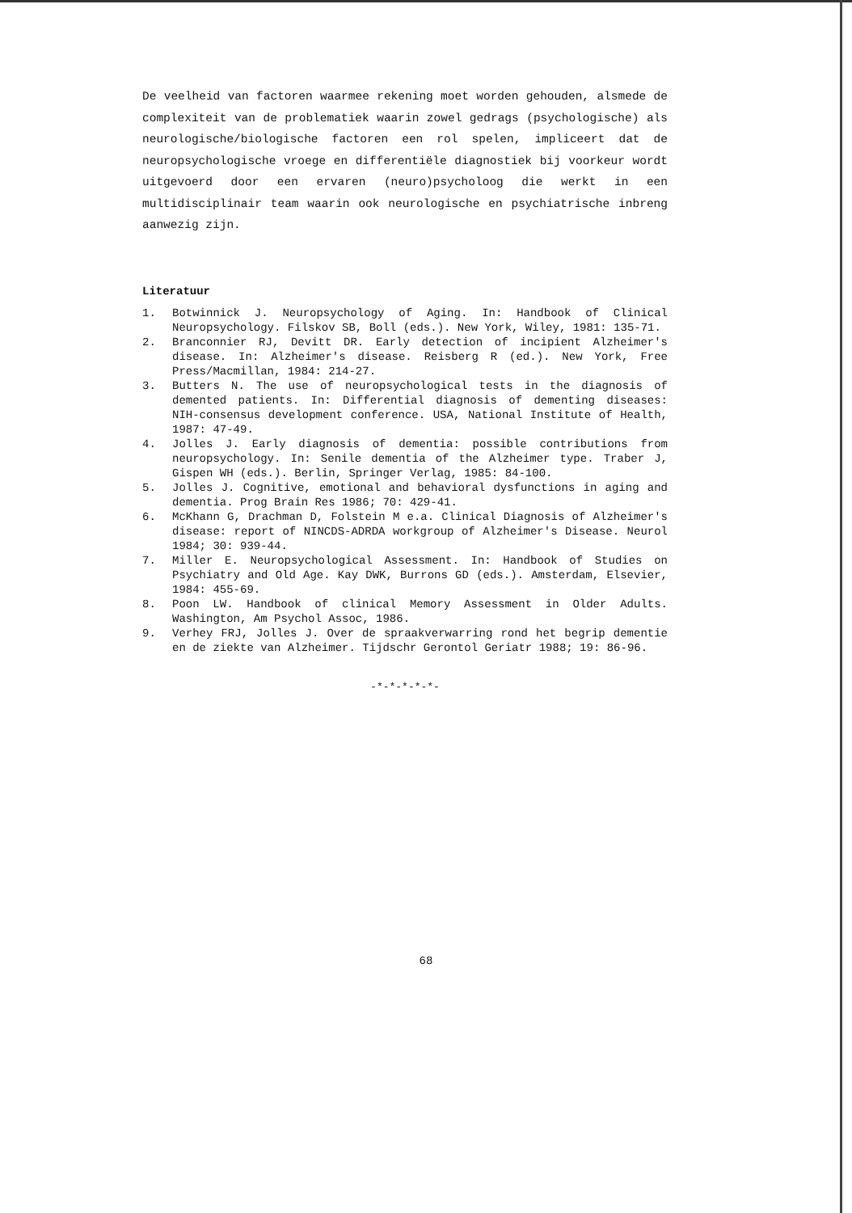De veelheid van factoren waarmee rekening moet worden gehouden, alsmede de complexiteit van de problematiek waarin zowel gedrags (psychologische) als neurologische/biologische factoren een rol spelen, impliceert dat de neuropsychologische vroege en differentiële diagnostiek bij voorkeur wordt uitgevoerd door een ervaren (neuro)psycholoog die werkt in een multidisciplinair team waarin ook neurologische en psychiatrische inbreng aanwezig zijn.
Literatuur
1. Botwinnick J. Neuropsychology of Aging. In: Handbook of Clinical Neuropsychology. Filskov SB, Boll (eds.). New York, Wiley, 1981: 135-71.
2. Branconnier RJ, Devitt DR. Early detection of incipient Alzheimer's disease. In: Alzheimer's disease. Reisberg R (ed.). New York, Free Press/Macmillan, 1984: 214-27.
3. Butters N. The use of neuropsychological tests in the diagnosis of demented patients. In: Differential diagnosis of dementing diseases: NIH-consensus development conference. USA, National Institute of Health, 1987: 47-49.
4. Jolles J. Early diagnosis of dementia: possible contributions from neuropsychology. In: Senile dementia of the Alzheimer type. Traber J, Gispen WH (eds.). Berlin, Springer Verlag, 1985: 84-100.
5. Jolles J. Cognitive, emotional and behavioral dysfunctions in aging and dementia. Prog Brain Res 1986; 70: 429-41.
6. McKhann G, Drachman D, Folstein M e.a. Clinical Diagnosis of Alzheimer's disease: report of NINCDS-ADRDA workgroup of Alzheimer's Disease. Neurol 1984; 30: 939-44.
7. Miller E. Neuropsychological Assessment. In: Handbook of Studies on Psychiatry and Old Age. Kay DWK, Burrons GD (eds.). Amsterdam, Elsevier, 1984: 455-69.
8. Poon LW. Handbook of clinical Memory Assessment in Older Adults. Washington, Am Psychol Assoc, 1986.
9. Verhey FRJ, Jolles J. Over de spraakverwarring rond het begrip dementie en de ziekte van Alzheimer. Tijdschr Gerontol Geriatr 1988; 19: 86-96.
-*-*-*-*-*-
68